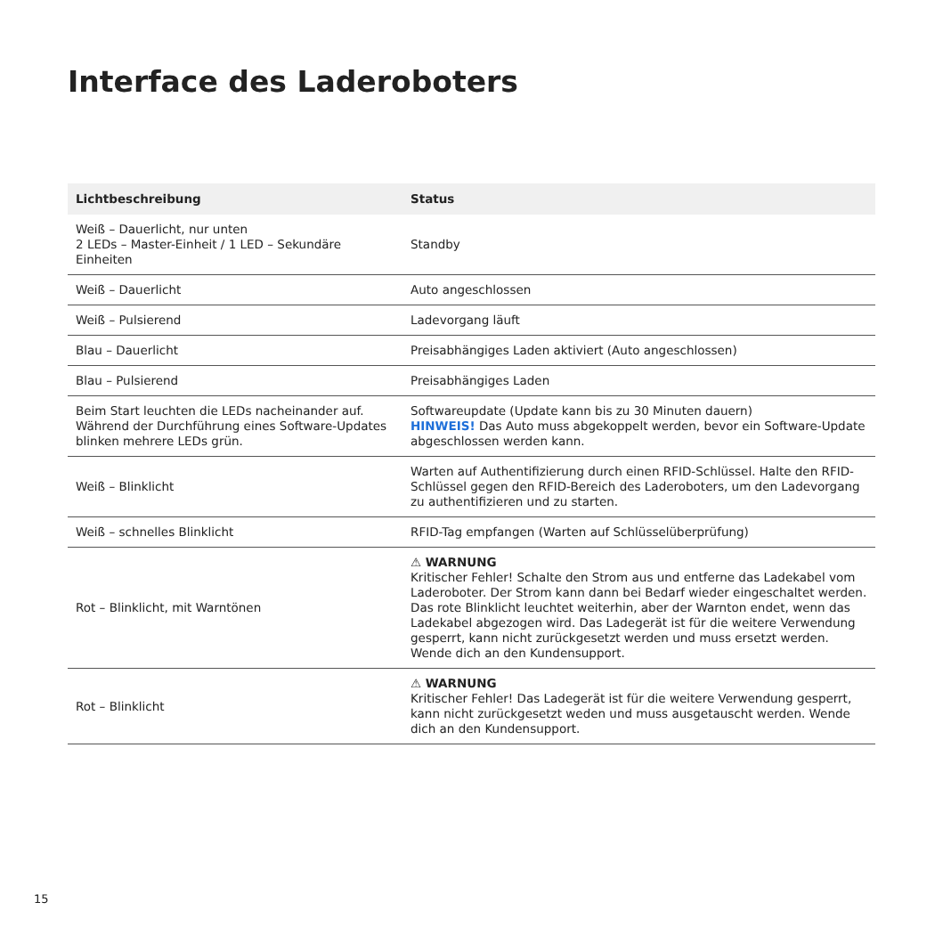Interface des Laderoboters
| Lichtbeschreibung | Status |
| --- | --- |
| Weiß – Dauerlicht, nur unten 2 LEDs – Master-Einheit / 1 LED – Sekundäre Einheiten | Standby |
| Weiß – Dauerlicht | Auto angeschlossen |
| Weiß – Pulsierend | Ladevorgang läuft |
| Blau – Dauerlicht | Preisabhängiges Laden aktiviert (Auto angeschlossen) |
| Blau – Pulsierend | Preisabhängiges Laden |
| Beim Start leuchten die LEDs nacheinander auf. Während der Durchführung eines Software-Updates blinken mehrere LEDs grün. | Softwareupdate (Update kann bis zu 30 Minuten dauern) HINWEIS! Das Auto muss abgekoppelt werden, bevor ein Software-Update abgeschlossen werden kann. |
| Weiß – Blinklicht | Warten auf Authentifizierung durch einen RFID-Schlüssel. Halte den RFID-Schlüssel gegen den RFID-Bereich des Laderoboters, um den Ladevorgang zu authentifizieren und zu starten. |
| Weiß – schnelles Blinklicht | RFID-Tag empfangen (Warten auf Schlüsselüberprüfung) |
| Rot – Blinklicht, mit Warntönen | ⚠ WARNUNG Kritischer Fehler! Schalte den Strom aus und entferne das Ladekabel vom Laderoboter. Der Strom kann dann bei Bedarf wieder eingeschaltet werden. Das rote Blinklicht leuchtet weiterhin, aber der Warnton endet, wenn das Ladekabel abgezogen wird. Das Ladegerät ist für die weitere Verwendung gesperrt, kann nicht zurückgesetzt werden und muss ersetzt werden. Wende dich an den Kundensupport. |
| Rot – Blinklicht | ⚠ WARNUNG Kritischer Fehler! Das Ladegerät ist für die weitere Verwendung gesperrt, kann nicht zurückgesetzt weden und muss ausgetauscht werden. Wende dich an den Kundensupport. |
15